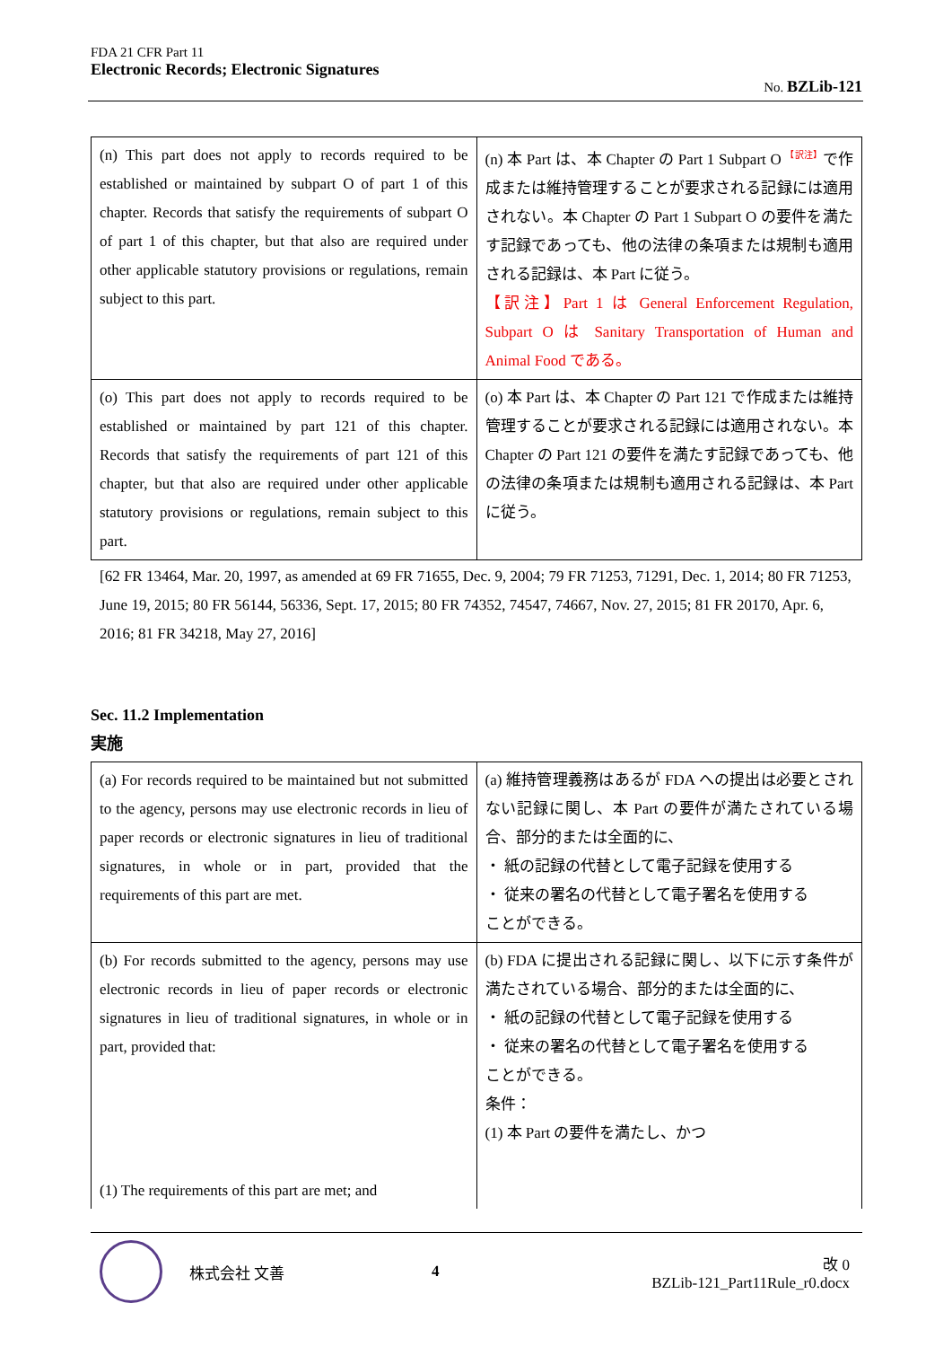FDA 21 CFR Part 11
Electronic Records; Electronic Signatures
No. BZLib-121
| (n) This part does not apply to records required to be established or maintained by subpart O of part 1 of this chapter. Records that satisfy the requirements of subpart O of part 1 of this chapter, but that also are required under other applicable statutory provisions or regulations, remain subject to this part. | (n) 本 Part は、本 Chapter の Part 1 Subpart O <sup>【訳注】</sup>で作成または維持管理することが要求される記録には適用されない。本 Chapter の Part 1 Subpart O の要件を満たす記録であっても、他の法律の条項または規制も適用される記録は、本 Part に従う。 【訳注】Part 1 は General Enforcement Regulation, Subpart O は Sanitary Transportation of Human and Animal Food である。 |
| (o) This part does not apply to records required to be established or maintained by part 121 of this chapter. Records that satisfy the requirements of part 121 of this chapter, but that also are required under other applicable statutory provisions or regulations, remain subject to this part. | (o) 本 Part は、本 Chapter の Part 121 で作成または維持管理することが要求される記録には適用されない。本 Chapter の Part 121 の要件を満たす記録であっても、他の法律の条項または規制も適用される記録は、本 Part に従う。 |
[62 FR 13464, Mar. 20, 1997, as amended at 69 FR 71655, Dec. 9, 2004; 79 FR 71253, 71291, Dec. 1, 2014; 80 FR 71253, June 19, 2015; 80 FR 56144, 56336, Sept. 17, 2015; 80 FR 74352, 74547, 74667, Nov. 27, 2015; 81 FR 20170, Apr. 6, 2016; 81 FR 34218, May 27, 2016]
Sec. 11.2 Implementation
実施
| (a) For records required to be maintained but not submitted to the agency, persons may use electronic records in lieu of paper records or electronic signatures in lieu of traditional signatures, in whole or in part, provided that the requirements of this part are met. | (a) 維持管理義務はあるが FDA への提出は必要とされない記録に関し、本 Part の要件が満たされている場合、部分的または全面的に、 ・ 紙の記録の代替として電子記録を使用する ・ 従来の署名の代替として電子署名を使用する ことができる。 |
| (b) For records submitted to the agency, persons may use electronic records in lieu of paper records or electronic signatures in lieu of traditional signatures, in whole or in part, provided that: (1) The requirements of this part are met; and | (b) FDA に提出される記録に関し、以下に示す条件が満たされている場合、部分的または全面的に、 ・ 紙の記録の代替として電子記録を使用する ・ 従来の署名の代替として電子署名を使用する ことができる。 条件： (1) 本 Part の要件を満たし、かつ |
株式会社 文善 4
改 0
BZLib-121_Part11Rule_r0.docx